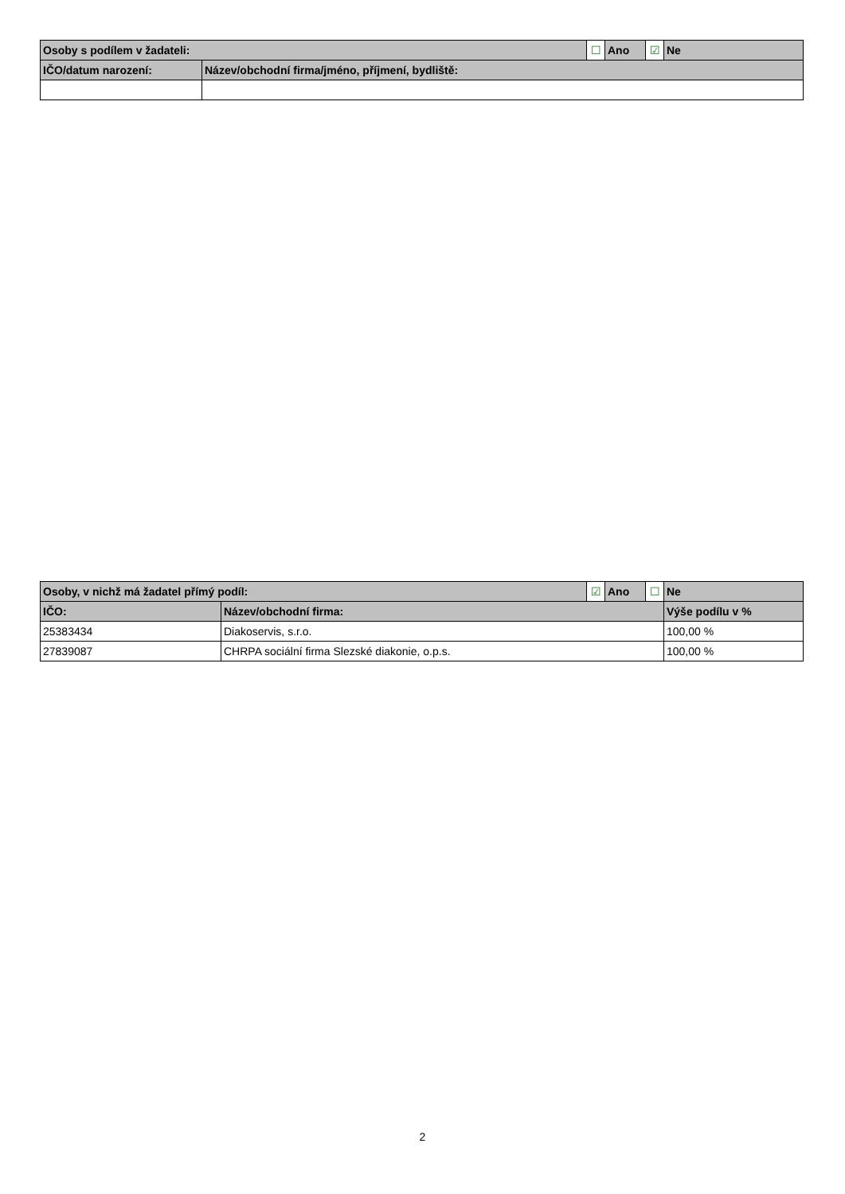| Osoby s podílem v žadateli: | | ☐ | Ano | ☑ | Ne |
| IČO/datum narození: | Název/obchodní firma/jméno, příjmení, bydliště: | | | | |
| Osoby, v nichž má žadatel přímý podíl: | | ☑ | Ano | ☐ | Ne |
| IČO: | Název/obchodní firma: | | | | Výše podílu v % |
| 25383434 | Diakoservis, s.r.o. | | | | 100,00 % |
| 27839087 | CHRPA sociální firma Slezské diakonie, o.p.s. | | | | 100,00 % |
2